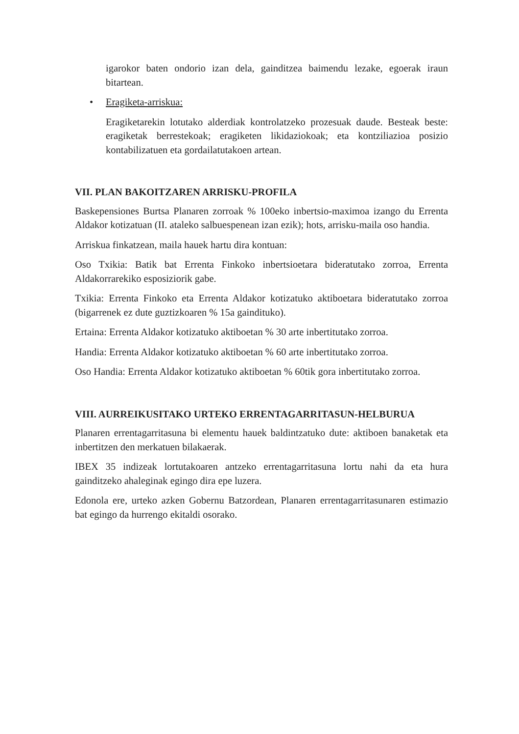igarokor baten ondorio izan dela, gainditzea baimendu lezake, egoerak iraun bitartean.
• Eragiketa-arriskua:
Eragiketarekin lotutako alderdiak kontrolatzeko prozesuak daude. Besteak beste: eragiketak berrestekoak; eragiketen likidaziokoak; eta kontziliazioa posizio kontabilizatuen eta gordailatutakoen artean.
VII. PLAN BAKOITZAREN ARRISKU-PROFILA
Baskepensiones Burtsa Planaren zorroak % 100eko inbertsio-maximoa izango du Errenta Aldakor kotizatuan (II. ataleko salbuespenean izan ezik); hots, arrisku-maila oso handia.
Arriskua finkatzean, maila hauek hartu dira kontuan:
Oso Txikia: Batik bat Errenta Finkoko inbertsioetara bideratutako zorroa, Errenta Aldakorrarekiko esposiziorik gabe.
Txikia: Errenta Finkoko eta Errenta Aldakor kotizatuko aktiboetara bideratutako zorroa (bigarrenek ez dute guztizkoaren % 15a gaindituko).
Ertaina: Errenta Aldakor kotizatuko aktiboetan % 30 arte inbertitutako zorroa.
Handia: Errenta Aldakor kotizatuko aktiboetan % 60 arte inbertitutako zorroa.
Oso Handia: Errenta Aldakor kotizatuko aktiboetan % 60tik gora inbertitutako zorroa.
VIII. AURREIKUSITAKO URTEKO ERRENTAGARRITASUN-HELBURUA
Planaren errentagarritasuna bi elementu hauek baldintzatuko dute: aktiboen banaketak eta inbertitzen den merkatuen bilakaerak.
IBEX 35 indizeak lortutakoaren antzeko errentagarritasuna lortu nahi da eta hura gainditzeko ahaleginak egingo dira epe luzera.
Edonola ere, urteko azken Gobernu Batzordean, Planaren errentagarritasunaren estimazio bat egingo da hurrengo ekitaldi osorako.